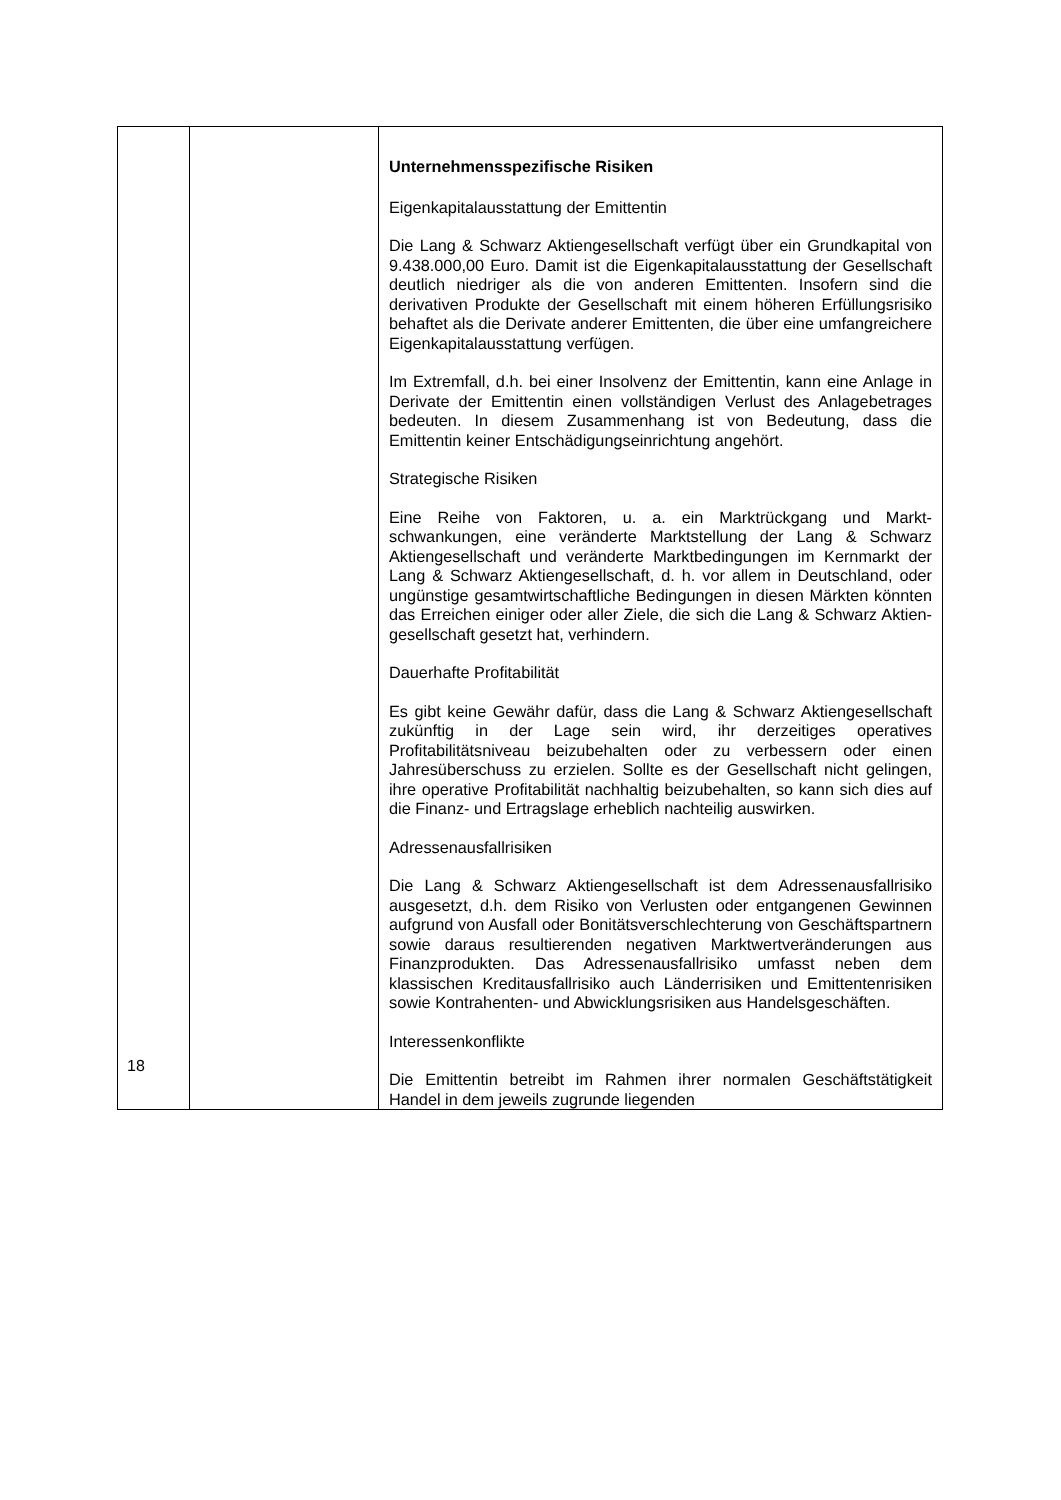| | | Unternehmensspezifische Risiken Eigenkapitalausstattung der Emittentin Die Lang & Schwarz Aktiengesellschaft verfügt über ein Grundkapital von 9.438.000,00 Euro. Damit ist die Eigen­kapitalausstattung der Gesellschaft deutlich niedriger als die von anderen Emittenten. Insofern sind die derivativen Produkte der Gesellschaft mit einem höheren Erfüllungsrisiko behaftet als die Derivate anderer Emittenten, die über eine umfangreichere Eigenkapitalausstattung verfügen. Im Extremfall, d.h. bei einer Insolvenz der Emittentin, kann eine Anlage in Derivate der Emittentin einen vollständigen Verlust des Anlagebetrages bedeuten. In diesem Zusammen­hang ist von Bedeutung, dass die Emittentin keiner Entschädigungseinrichtung angehört. Strategische Risiken Eine Reihe von Faktoren, u. a. ein Marktrückgang und Markt­schwankungen, eine veränderte Marktstellung der Lang & Schwarz Aktiengesellschaft und veränderte Marktbedingungen im Kernmarkt der Lang & Schwarz Aktiengesellschaft, d. h. vor allem in Deutschland, oder ungünstige gesamtwirtschaftliche Bedingungen in diesen Märkten könnten das Erreichen einiger oder aller Ziele, die sich die Lang & Schwarz Aktien­gesellschaft gesetzt hat, verhindern. Dauerhafte Profitabilität Es gibt keine Gewähr dafür, dass die Lang & Schwarz Aktiengesellschaft zukünftig in der Lage sein wird, ihr derzeitiges operatives Profitabilitätsniveau beizubehalten oder zu verbessern oder einen Jahresüberschuss zu erzielen. Sollte es der Gesellschaft nicht gelingen, ihre operative Profitabilität nachhaltig beizubehalten, so kann sich dies auf die Finanz- und Ertragslage erheblich nachteilig auswirken. Adressenausfallrisiken Die Lang & Schwarz Aktiengesellschaft ist dem Adressen­ausfallrisiko ausgesetzt, d.h. dem Risiko von Verlusten oder entgangenen Gewinnen aufgrund von Ausfall oder Bonitäts­verschlechterung von Geschäftspartnern sowie daraus resultierenden negativen Marktwertveränderungen aus Finanz­produkten. Das Adressenausfallrisiko umfasst neben dem klassischen Kreditausfallrisiko auch Länderrisiken und Emittentenrisiken sowie Kontrahenten- und Abwicklungsrisiken aus Handelsgeschäften. Interessenkonflikte Die Emittentin betreibt im Rahmen ihrer normalen Geschäftstätigkeit Handel in dem jeweils zugrunde liegenden |
18